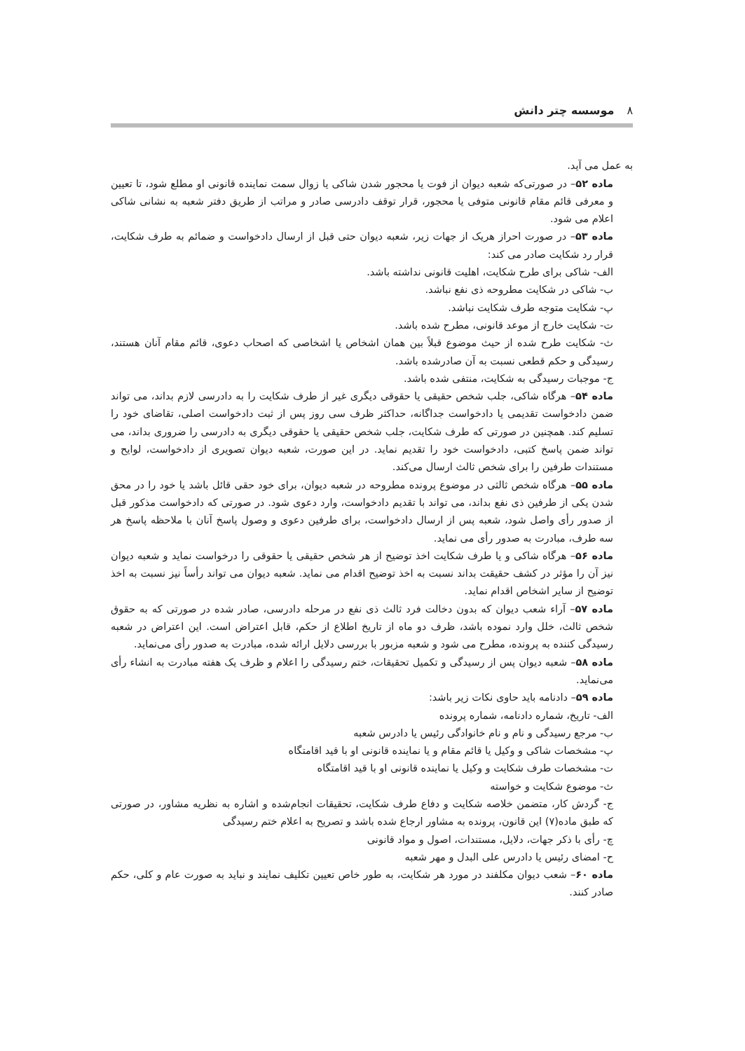۸موسسه چتر دانش
به عمل می آید.
ماده ۵۲– در صورتی‌که شعبه دیوان از فوت یا محجور شدن شاکی یا زوال سمت نماینده قانونی او مطلع شود، تا تعیین و معرفی قائم مقام قانونی متوفی یا محجور، قرار توقف دادرسی صادر و مراتب از طریق دفتر شعبه به نشانی شاکی اعلام می شود.
ماده ۵۳– در صورت احراز هریک از جهات زیر، شعبه دیوان حتی قبل از ارسال دادخواست و ضمائم به طرف شکایت، قرار رد شکایت صادر می کند:
الف- شاکی برای طرح شکایت، اهلیت قانونی نداشته باشد.
ب- شاکی در شکایت مطروحه ذی نفع نباشد.
پ- شکایت متوجه طرف شکایت نباشد.
ت- شکایت خارج از موعد قانونی، مطرح شده باشد.
ث- شکایت طرح شده از حیث موضوع قبلاً بین همان اشخاص یا اشخاصی که اصحاب دعوی، قائم مقام آنان هستند، رسیدگی و حکم قطعی نسبت به آن صادرشده باشد.
ج- موجبات رسیدگی به شکایت، منتفی شده باشد.
ماده ۵۴– هرگاه شاکی، جلب شخص حقیقی یا حقوقی دیگری غیر از طرف شکایت را به دادرسی لازم بداند، می تواند ضمن دادخواست تقدیمی یا دادخواست جداگانه، حداکثر ظرف سی روز پس از ثبت دادخواست اصلی، تقاضای خود را تسلیم کند. همچنین در صورتی که طرف شکایت، جلب شخص حقیقی یا حقوقی دیگری به دادرسی را ضروری بداند، می تواند ضمن پاسخ کتبی، دادخواست خود را تقدیم نماید. در این صورت، شعبه دیوان تصویری از دادخواست، لوایح و مستندات طرفین را برای شخص ثالث ارسال می‌کند.
ماده ۵۵– هرگاه شخص ثالثی در موضوع پرونده مطروحه در شعبه دیوان، برای خود حقی قائل باشد یا خود را در محق شدن یکی از طرفین ذی نفع بداند، می تواند با تقدیم دادخواست، وارد دعوی شود. در صورتی که دادخواست مذکور قبل از صدور رأی واصل شود، شعبه پس از ارسال دادخواست، برای طرفین دعوی و وصول پاسخ آنان با ملاحظه پاسخ هر سه طرف، مبادرت به صدور رأی می نماید.
ماده ۵۶– هرگاه شاکی و یا طرف شکایت اخذ توضیح از هر شخص حقیقی یا حقوقی را درخواست نماید و شعبه دیوان نیز آن را مؤثر در کشف حقیقت بداند نسبت به اخذ توضیح اقدام می نماید. شعبه دیوان می تواند رأساً نیز نسبت به اخذ توضیح از سایر اشخاص اقدام نماید.
ماده ۵۷– آراء شعب دیوان که بدون دخالت فرد ثالث ذی نفع در مرحله دادرسی، صادر شده در صورتی که به حقوق شخص ثالث، خلل وارد نموده باشد، ظرف دو ماه از تاریخ اطلاع از حکم، قابل اعتراض است. این اعتراض در شعبه رسیدگی کننده به پرونده، مطرح می شود و شعبه مزبور با بررسی دلایل ارائه شده، مبادرت به صدور رأی می‌نماید.
ماده ۵۸– شعبه دیوان پس از رسیدگی و تکمیل تحقیقات، ختم رسیدگی را اعلام و ظرف یک هفته مبادرت به انشاء رأی می‌نماید.
ماده ۵۹– دادنامه باید حاوی نکات زیر باشد:
الف- تاریخ، شماره دادنامه، شماره پرونده
ب- مرجع رسیدگی و نام و نام خانوادگی رئیس یا دادرس شعبه
پ- مشخصات شاکی و وکیل یا قائم مقام و یا نماینده قانونی او با قید اقامتگاه
ت- مشخصات طرف شکایت و وکیل یا نماینده قانونی او با قید اقامتگاه
ث- موضوع شکایت و خواسته
ج- گردش کار، متضمن خلاصه شکایت و دفاع طرف شکایت، تحقیقات انجام‌شده و اشاره به نظریه مشاور، در صورتی که طبق ماده(۷) این قانون، پرونده به مشاور ارجاع شده باشد و تصریح به اعلام ختم رسیدگی
چ- رأی با ذکر جهات، دلایل، مستندات، اصول و مواد قانونی
ح- امضای رئیس یا دادرس علی البدل و مهر شعبه
ماده ۶۰– شعب دیوان مکلفند در مورد هر شکایت، به طور خاص تعیین تکلیف نمایند و نباید به صورت عام و کلی، حکم صادر کنند.